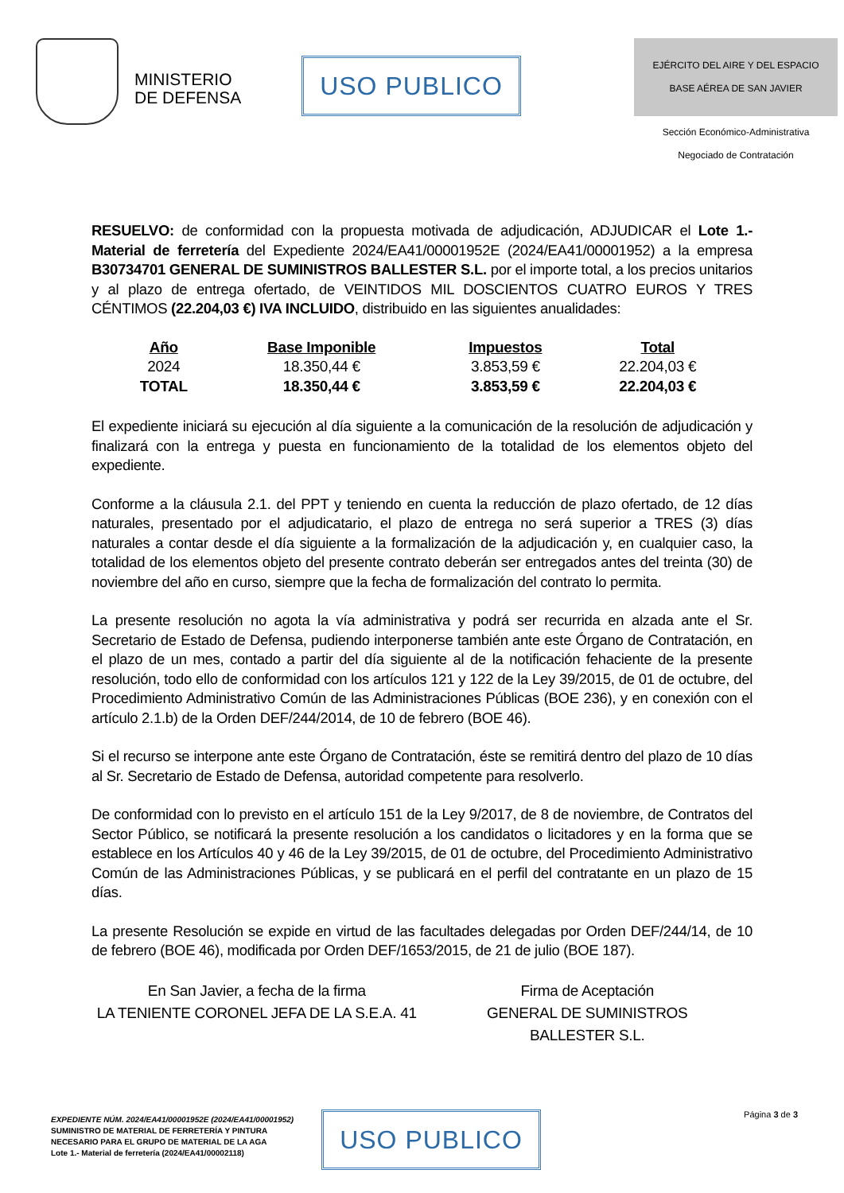MINISTERIO
DE DEFENSA
USO PUBLICO
EJÉRCITO DEL AIRE Y DEL ESPACIO
BASE AÉREA DE SAN JAVIER
Sección Económico-Administrativa
Negociado de Contratación
RESUELVO: de conformidad con la propuesta motivada de adjudicación, ADJUDICAR el Lote 1.- Material de ferretería del Expediente 2024/EA41/00001952E (2024/EA41/00001952) a la empresa B30734701 GENERAL DE SUMINISTROS BALLESTER S.L. por el importe total, a los precios unitarios y al plazo de entrega ofertado, de VEINTIDOS MIL DOSCIENTOS CUATRO EUROS Y TRES CÉNTIMOS (22.204,03 €) IVA INCLUIDO, distribuido en las siguientes anualidades:
| Año | Base Imponible | Impuestos | Total |
| --- | --- | --- | --- |
| 2024 | 18.350,44 € | 3.853,59 € | 22.204,03 € |
| TOTAL | 18.350,44 € | 3.853,59 € | 22.204,03 € |
El expediente iniciará su ejecución al día siguiente a la comunicación de la resolución de adjudicación y finalizará con la entrega y puesta en funcionamiento de la totalidad de los elementos objeto del expediente.
Conforme a la cláusula 2.1. del PPT y teniendo en cuenta la reducción de plazo ofertado, de 12 días naturales, presentado por el adjudicatario, el plazo de entrega no será superior a TRES (3) días naturales a contar desde el día siguiente a la formalización de la adjudicación y, en cualquier caso, la totalidad de los elementos objeto del presente contrato deberán ser entregados antes del treinta (30) de noviembre del año en curso, siempre que la fecha de formalización del contrato lo permita.
La presente resolución no agota la vía administrativa y podrá ser recurrida en alzada ante el Sr. Secretario de Estado de Defensa, pudiendo interponerse también ante este Órgano de Contratación, en el plazo de un mes, contado a partir del día siguiente al de la notificación fehaciente de la presente resolución, todo ello de conformidad con los artículos 121 y 122 de la Ley 39/2015, de 01 de octubre, del Procedimiento Administrativo Común de las Administraciones Públicas (BOE 236), y en conexión con el artículo 2.1.b) de la Orden DEF/244/2014, de 10 de febrero (BOE 46).
Si el recurso se interpone ante este Órgano de Contratación, éste se remitirá dentro del plazo de 10 días al Sr. Secretario de Estado de Defensa, autoridad competente para resolverlo.
De conformidad con lo previsto en el artículo 151 de la Ley 9/2017, de 8 de noviembre, de Contratos del Sector Público, se notificará la presente resolución a los candidatos o licitadores y en la forma que se establece en los Artículos 40 y 46 de la Ley 39/2015, de 01 de octubre, del Procedimiento Administrativo Común de las Administraciones Públicas, y se publicará en el perfil del contratante en un plazo de 15 días.
La presente Resolución se expide en virtud de las facultades delegadas por Orden DEF/244/14, de 10 de febrero (BOE 46), modificada por Orden DEF/1653/2015, de 21 de julio (BOE 187).
En San Javier, a fecha de la firma
LA TENIENTE CORONEL JEFA DE LA S.E.A. 41
Firma de Aceptación
GENERAL DE SUMINISTROS
BALLESTER S.L.
EXPEDIENTE NÚM. 2024/EA41/00001952E (2024/EA41/00001952)
SUMINISTRO DE MATERIAL DE FERRETERÍA Y PINTURA
NECESARIO PARA EL GRUPO DE MATERIAL DE LA AGA
Lote 1.- Material de ferretería (2024/EA41/00002118)
USO PUBLICO
Página 3 de 3